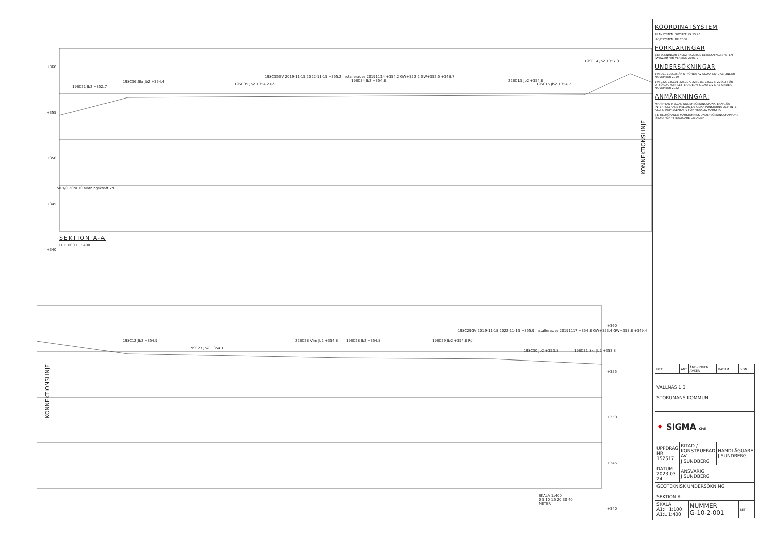+360
+355
+350
+345
+340
19SC21 Jb2 +352.7
19SC36 Skr Jb2 +354.4
19SC35 Jb2 +354.2 Rö
19SC35GV 2019-11-15 2022-11-15 +355.2 Installerades 20191114 +354.2 GW+352.2 GW+352.5 +348.7
19SC34 Jb2 +354.8 22SC15 Jb2 +354.8
19SC15 Jb2 +354.7
19SC14 Jb2 +357.3
KONNEKTIONSLINJE
50 s/0.20m 10 Matningskraft kN
SEKTION A-A
H 1: 100 L 1: 400
19SC12 Jb2 +354.9
19SC27 Jb2 +354.1
22SC28 Vim Jb2 +354.8 19SC28 Jb2 +354.8 19SC29 Jb2 +354.8 Rö
19SC29GV 2019-11-18 2022-11-15 +355.9 Installerades 20191117 +354.8 GW+353.4 GW+353.8 +349.4
19SC30 Jb2 +353.8 19SC31 Skr Jb2 +353.8
+360
+355
+350
+345
+340
KONNEKTIONSLINJE
SKALA 1:400
0 5 10 15 20 30 40
METER
KOORDINATSYSTEM
PLANSYSTEM: SWEREF 99 15 45
HÖJDSYSTEM: RH 2000
FÖRKLARINGAR
BETECKNINGAR ENLIGT SGF/BGS BETECKNINGSSYSTEM (www.sgf.net) VERSION 2001:2
UNDERSÖKNINGAR
19SC01-19SC36 ÄR UTFÖRDA AV SIGMA CIVIL AB UNDER NOVEMBER 2019
19SC22, 22SC01-22SC07, 22SC15, 22SC24, 22SC28 ÄR UTFÖRDA/KOMPLETTERADE AV SIGMA CIVIL AB UNDER NOVEMBER 2022
ANMÄRKNINGAR:
MARKYTAN MELLAN UNDERSÖKNINGSPUNKTERNA ÄR INTERPOLERADE MELLAN DE OLIKA PUNKTERNA OCH INTE ALLTID REPRESENTATIV FÖR VERKLIG MARKYTA
SE TILLHÖRANDE MARKTEKNISK UNDERSÖKNINGSRAPPORT (MUR) FÖR YTTERLIGARE DETALJER
| BET | ANT | ÄNDRINGEN AVSER | DATUM | SIGN |
| VALLNÄS 1:3 STORUMANS KOMMUN | | | | |
| ✦ SIGMA Civil | | | | |
| UPPDRAG NR 152517 | RITAD / KONSTRUERAD AV J SUNDBERG | | HANDLÄGGARE J SUNDBERG | |
| DATUM 2023-03-24 | ANSVARIG J SUNDBERG | | | |
| GEOTEKNISK UNDERSÖKNING SEKTION A | | | | |
| SKALA A1:H 1:100 A1:L 1:400 | | NUMMER G-10-2-001 | | BET |